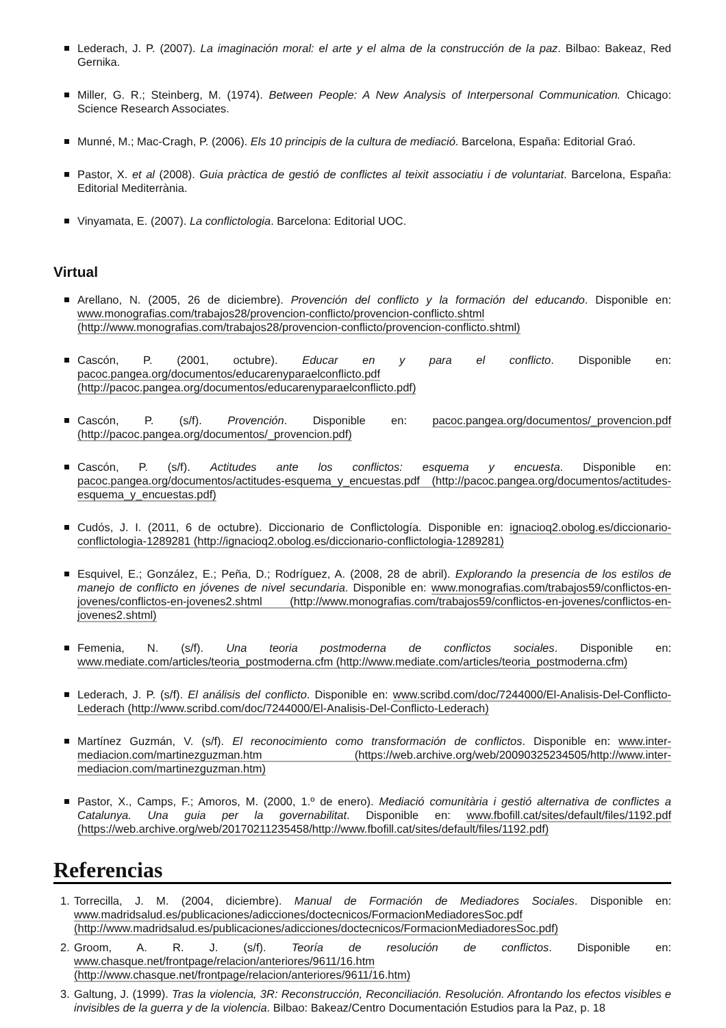Lederach, J. P. (2007). La imaginación moral: el arte y el alma de la construcción de la paz. Bilbao: Bakeaz, Red Gernika.
Miller, G. R.; Steinberg, M. (1974). Between People: A New Analysis of Interpersonal Communication. Chicago: Science Research Associates.
Munné, M.; Mac-Cragh, P. (2006). Els 10 principis de la cultura de mediació. Barcelona, España: Editorial Graó.
Pastor, X. et al (2008). Guia pràctica de gestió de conflictes al teixit associatiu i de voluntariat. Barcelona, España: Editorial Mediterrània.
Vinyamata, E. (2007). La conflictologia. Barcelona: Editorial UOC.
Virtual
Arellano, N. (2005, 26 de diciembre). Provención del conflicto y la formación del educando. Disponible en: www.monografias.com/trabajos28/provencion-conflicto/provencion-conflicto.shtml (http://www.monografias.com/trabajos28/provencion-conflicto/provencion-conflicto.shtml)
Cascón, P. (2001, octubre). Educar en y para el conflicto. Disponible en: pacoc.pangea.org/documentos/educarenyparaelconflicto.pdf (http://pacoc.pangea.org/documentos/educarenyparaelconflicto.pdf)
Cascón, P. (s/f). Provención. Disponible en: pacoc.pangea.org/documentos/_provencion.pdf (http://pacoc.pangea.org/documentos/_provencion.pdf)
Cascón, P. (s/f). Actitudes ante los conflictos: esquema y encuesta. Disponible en: pacoc.pangea.org/documentos/actitudes-esquema_y_encuestas.pdf (http://pacoc.pangea.org/documentos/actitudes-esquema_y_encuestas.pdf)
Cudós, J. I. (2011, 6 de octubre). Diccionario de Conflictología. Disponible en: ignacioq2.obolog.es/diccionario-conflictologia-1289281 (http://ignacioq2.obolog.es/diccionario-conflictologia-1289281)
Esquivel, E.; González, E.; Peña, D.; Rodríguez, A. (2008, 28 de abril). Explorando la presencia de los estilos de manejo de conflicto en jóvenes de nivel secundaria. Disponible en: www.monografias.com/trabajos59/conflictos-en-jovenes/conflictos-en-jovenes2.shtml (http://www.monografias.com/trabajos59/conflictos-en-jovenes/conflictos-en-jovenes2.shtml)
Femenia, N. (s/f). Una teoria postmoderna de conflictos sociales. Disponible en: www.mediate.com/articles/teoria_postmoderna.cfm (http://www.mediate.com/articles/teoria_postmoderna.cfm)
Lederach, J. P. (s/f). El análisis del conflicto. Disponible en: www.scribd.com/doc/7244000/El-Analisis-Del-Conflicto-Lederach (http://www.scribd.com/doc/7244000/El-Analisis-Del-Conflicto-Lederach)
Martínez Guzmán, V. (s/f). El reconocimiento como transformación de conflictos. Disponible en: www.inter-mediacion.com/martinezguzman.htm (https://web.archive.org/web/20090325234505/http://www.inter-mediacion.com/martinezguzman.htm)
Pastor, X., Camps, F.; Amoros, M. (2000, 1.º de enero). Mediació comunitària i gestió alternativa de conflictes a Catalunya. Una guia per la governabilitat. Disponible en: www.fbofill.cat/sites/default/files/1192.pdf (https://web.archive.org/web/20170211235458/http://www.fbofill.cat/sites/default/files/1192.pdf)
Referencias
1. Torrecilla, J. M. (2004, diciembre). Manual de Formación de Mediadores Sociales. Disponible en: www.madridsalud.es/publicaciones/adicciones/doctecnicos/FormacionMediadoresSoc.pdf (http://www.madridsalud.es/publicaciones/adicciones/doctecnicos/FormacionMediadoresSoc.pdf)
2. Groom, A. R. J. (s/f). Teoría de resolución de conflictos. Disponible en: www.chasque.net/frontpage/relacion/anteriores/9611/16.htm (http://www.chasque.net/frontpage/relacion/anteriores/9611/16.htm)
3. Galtung, J. (1999). Tras la violencia, 3R: Reconstrucción, Reconciliación. Resolución. Afrontando los efectos visibles e invisibles de la guerra y de la violencia. Bilbao: Bakeaz/Centro Documentación Estudios para la Paz, p. 18